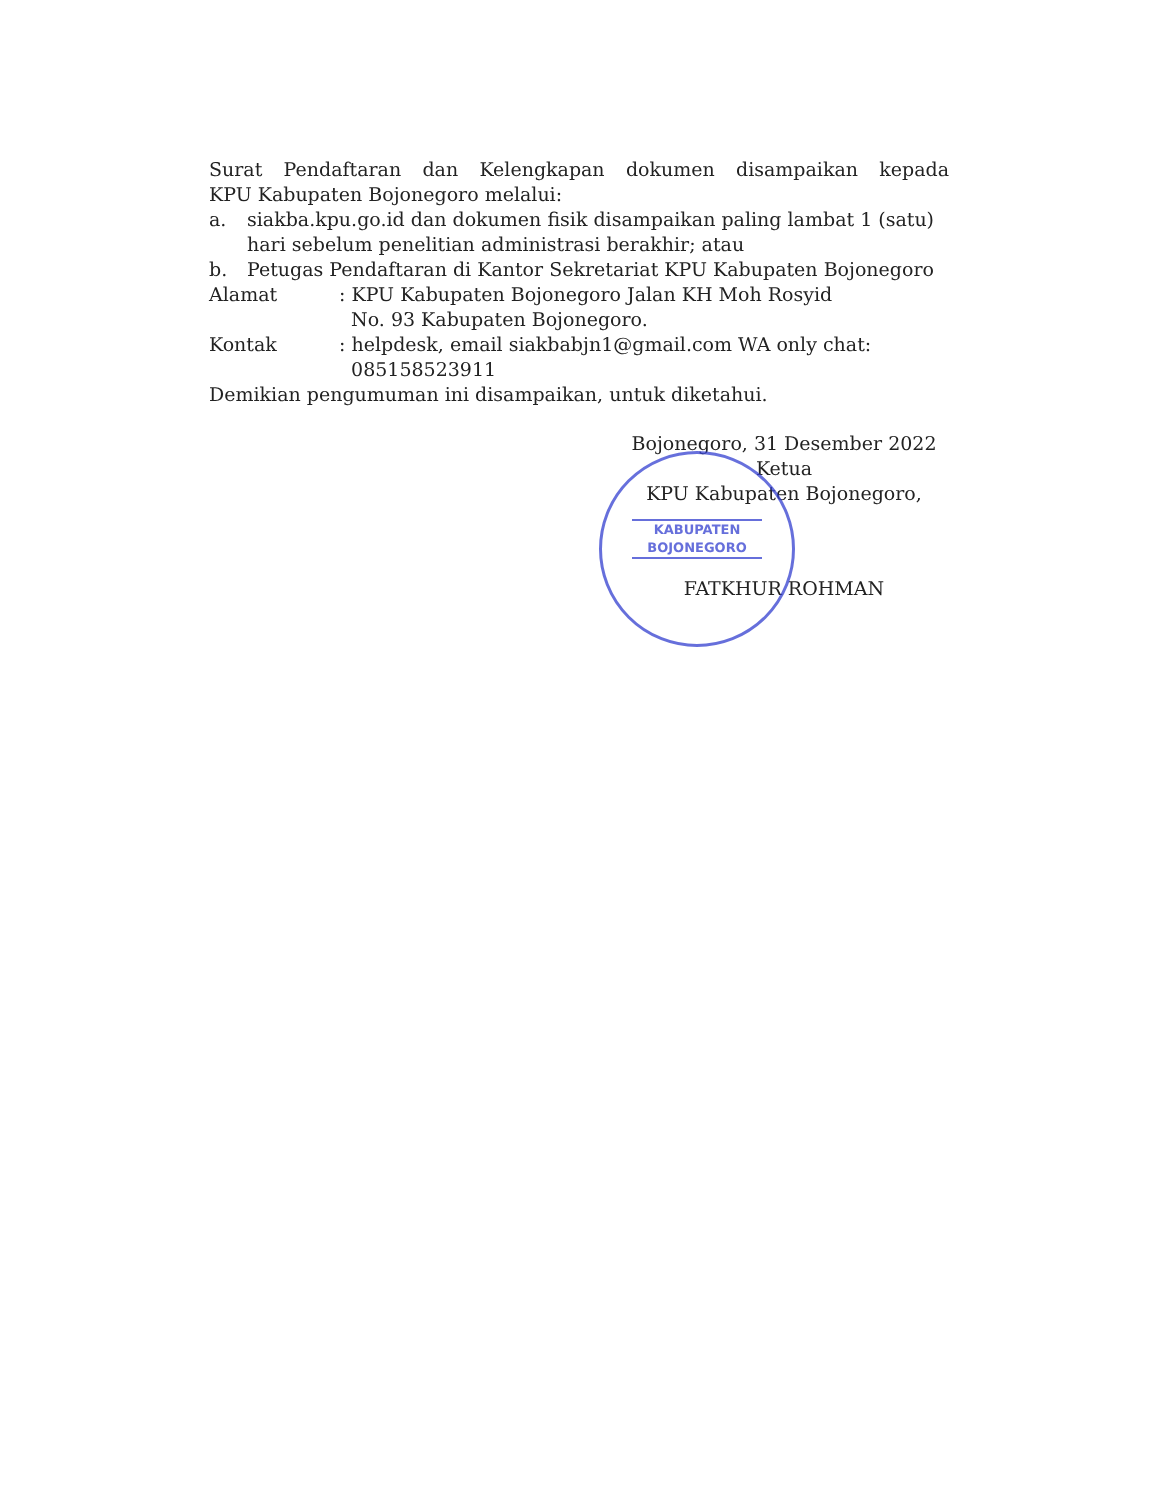Surat Pendaftaran dan Kelengkapan dokumen disampaikan kepada
KPU Kabupaten Bojonegoro melalui:
a. siakba.kpu.go.id dan dokumen fisik disampaikan paling lambat 1 (satu) hari sebelum penelitian administrasi berakhir; atau
b. Petugas Pendaftaran di Kantor Sekretariat KPU Kabupaten Bojonegoro
Alamat: KPU Kabupaten Bojonegoro Jalan KH Moh Rosyid
No. 93 Kabupaten Bojonegoro.
Kontak: helpdesk, email siakbabjn1@gmail.com WA only chat:
085158523911
Demikian pengumuman ini disampaikan, untuk diketahui.
KABUPATEN
BOJONEGORO
Bojonegoro, 31 Desember 2022
Ketua
KPU Kabupaten Bojonegoro,
FATKHUR ROHMAN